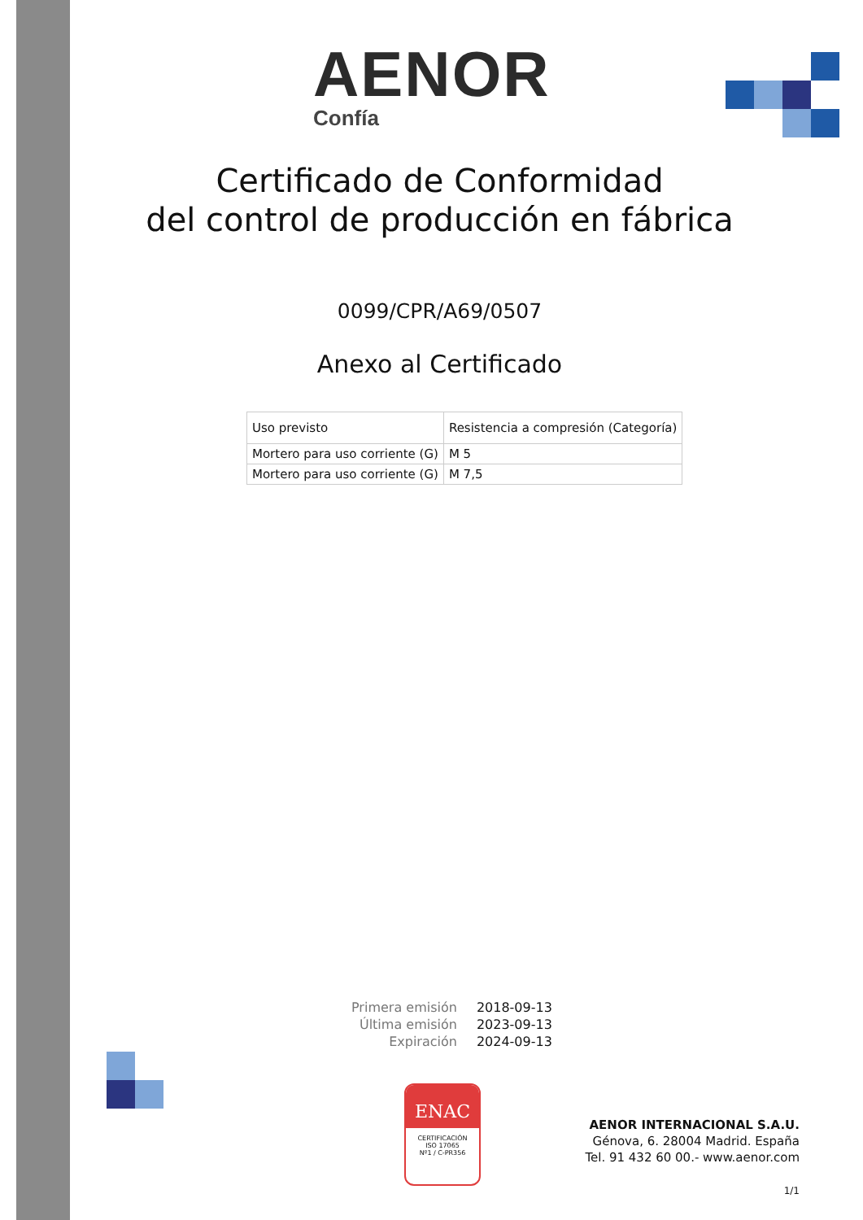AENOR
Confía
Certificado de Conformidad
del control de producción en fábrica
0099/CPR/A69/0507
Anexo al Certificado
| Uso previsto | Resistencia a compresión (Categoría) |
| Mortero para uso corriente (G) | M 5 |
| Mortero para uso corriente (G) | M 7,5 |
| Primera emisión | 2018-09-13 |
| Última emisión | 2023-09-13 |
| Expiración | 2024-09-13 |
ENAC
CERTIFICACIÓN
ISO 17065
Nº1 / C-PR356
AENOR INTERNACIONAL S.A.U.
Génova, 6. 28004 Madrid. España
Tel. 91 432 60 00.- www.aenor.com
1/1